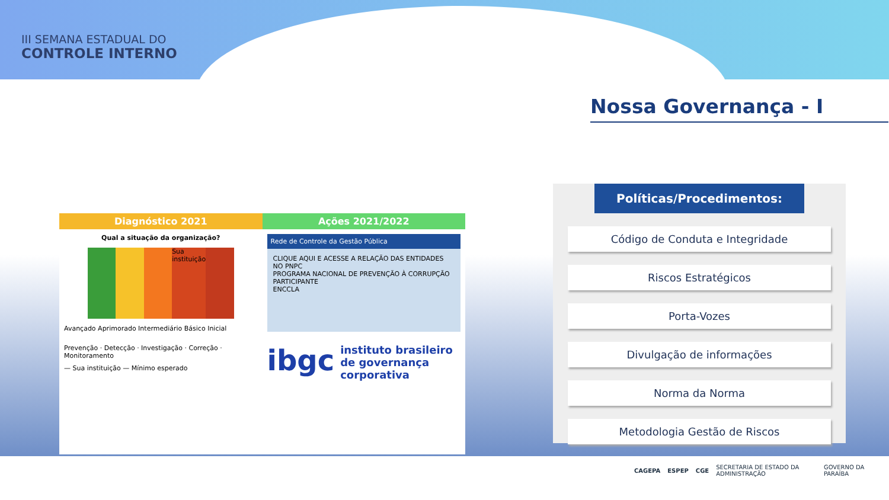III SEMANA ESTADUAL DO
CONTROLE INTERNO
Nossa Governança - I
Diagnóstico 2021 Ações 2021/2022
Qual a situação da organização?
Sua instituição
Avançado Aprimorado Intermediário Básico Inicial
Prevenção · Detecção · Investigação · Correção · Monitoramento
— Sua instituição — Mínimo esperado
Rede de Controle da Gestão Pública
CLIQUE AQUI E ACESSE A RELAÇÃO DAS ENTIDADES NO PNPC
PROGRAMA NACIONAL DE PREVENÇÃO À CORRUPÇÃO PARTICIPANTE
ENCCLA
ibgc instituto brasileiro de governança corporativa
Políticas/Procedimentos:
Código de Conduta e Integridade
Riscos Estratégicos
Porta-Vozes
Divulgação de informações
Norma da Norma
Metodologia Gestão de Riscos
CAGEPA ESPEP CGE SECRETARIA DE ESTADO DA ADMINISTRAÇÃO GOVERNO DA PARAÍBA